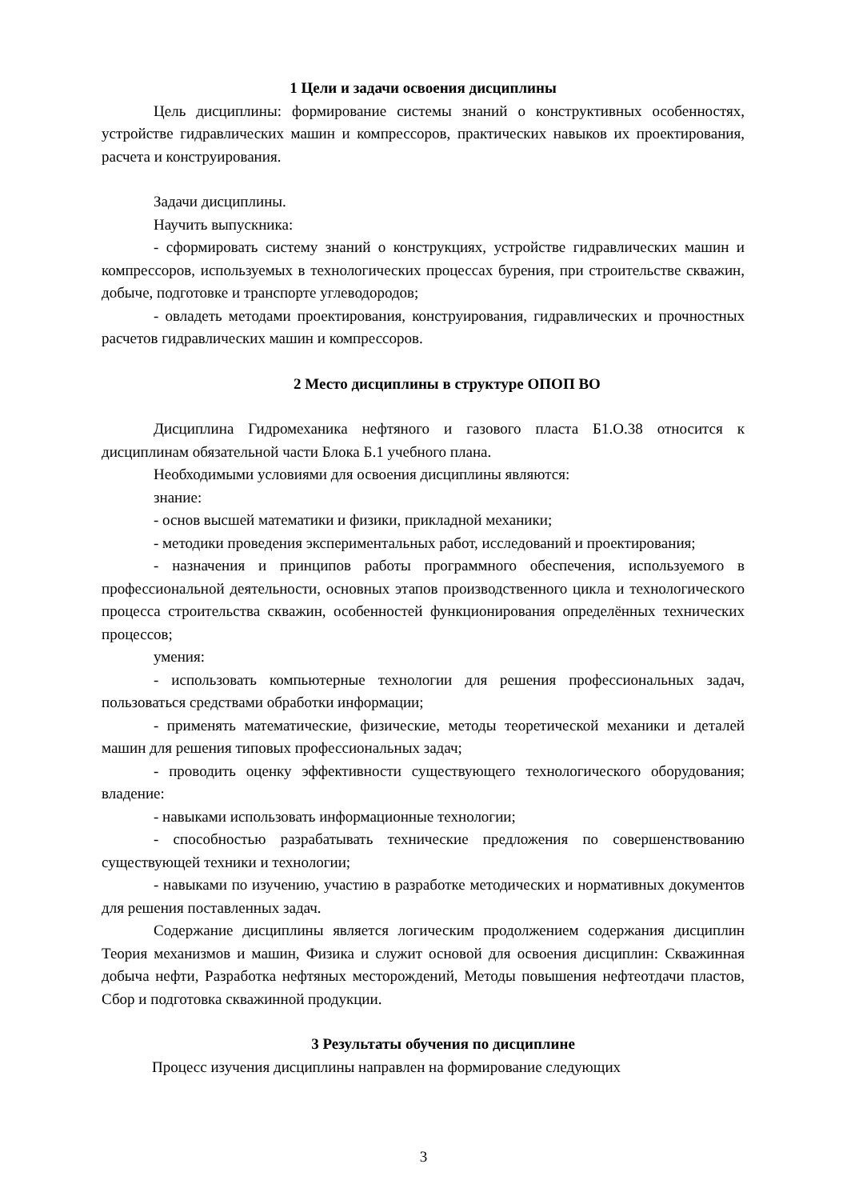1 Цели и задачи освоения дисциплины
Цель дисциплины: формирование системы знаний о конструктивных особенностях, устройстве гидравлических машин и компрессоров, практических навыков их проектирования, расчета и конструирования.
Задачи дисциплины.
Научить выпускника:
- сформировать систему знаний о конструкциях, устройстве гидравлических машин и компрессоров, используемых в технологических процессах бурения, при строительстве скважин, добыче, подготовке и транспорте углеводородов;
- овладеть методами проектирования, конструирования, гидравлических и прочностных расчетов гидравлических машин и компрессоров.
2 Место дисциплины в структуре ОПОП ВО
Дисциплина Гидромеханика нефтяного и газового пласта Б1.О.38 относится к дисциплинам обязательной части Блока Б.1 учебного плана.
Необходимыми условиями для освоения дисциплины являются:
знание:
- основ высшей математики и физики, прикладной механики;
- методики проведения экспериментальных работ, исследований и проектирования;
- назначения и принципов работы программного обеспечения, используемого в профессиональной деятельности, основных этапов производственного цикла и технологического процесса строительства скважин, особенностей функционирования определённых технических процессов;
умения:
- использовать компьютерные технологии для решения профессиональных задач, пользоваться средствами обработки информации;
- применять математические, физические, методы теоретической механики и деталей машин для решения типовых профессиональных задач;
- проводить оценку эффективности существующего технологического оборудования; владение:
- навыками использовать информационные технологии;
- способностью разрабатывать технические предложения по совершенствованию существующей техники и технологии;
- навыками по изучению, участию в разработке методических и нормативных документов для решения поставленных задач.
Содержание дисциплины является логическим продолжением содержания дисциплин Теория механизмов и машин, Физика и служит основой для освоения дисциплин: Скважинная добыча нефти, Разработка нефтяных месторождений, Методы повышения нефтеотдачи пластов, Сбор и подготовка скважинной продукции.
3 Результаты обучения по дисциплине
Процесс изучения дисциплины направлен на формирование следующих
3